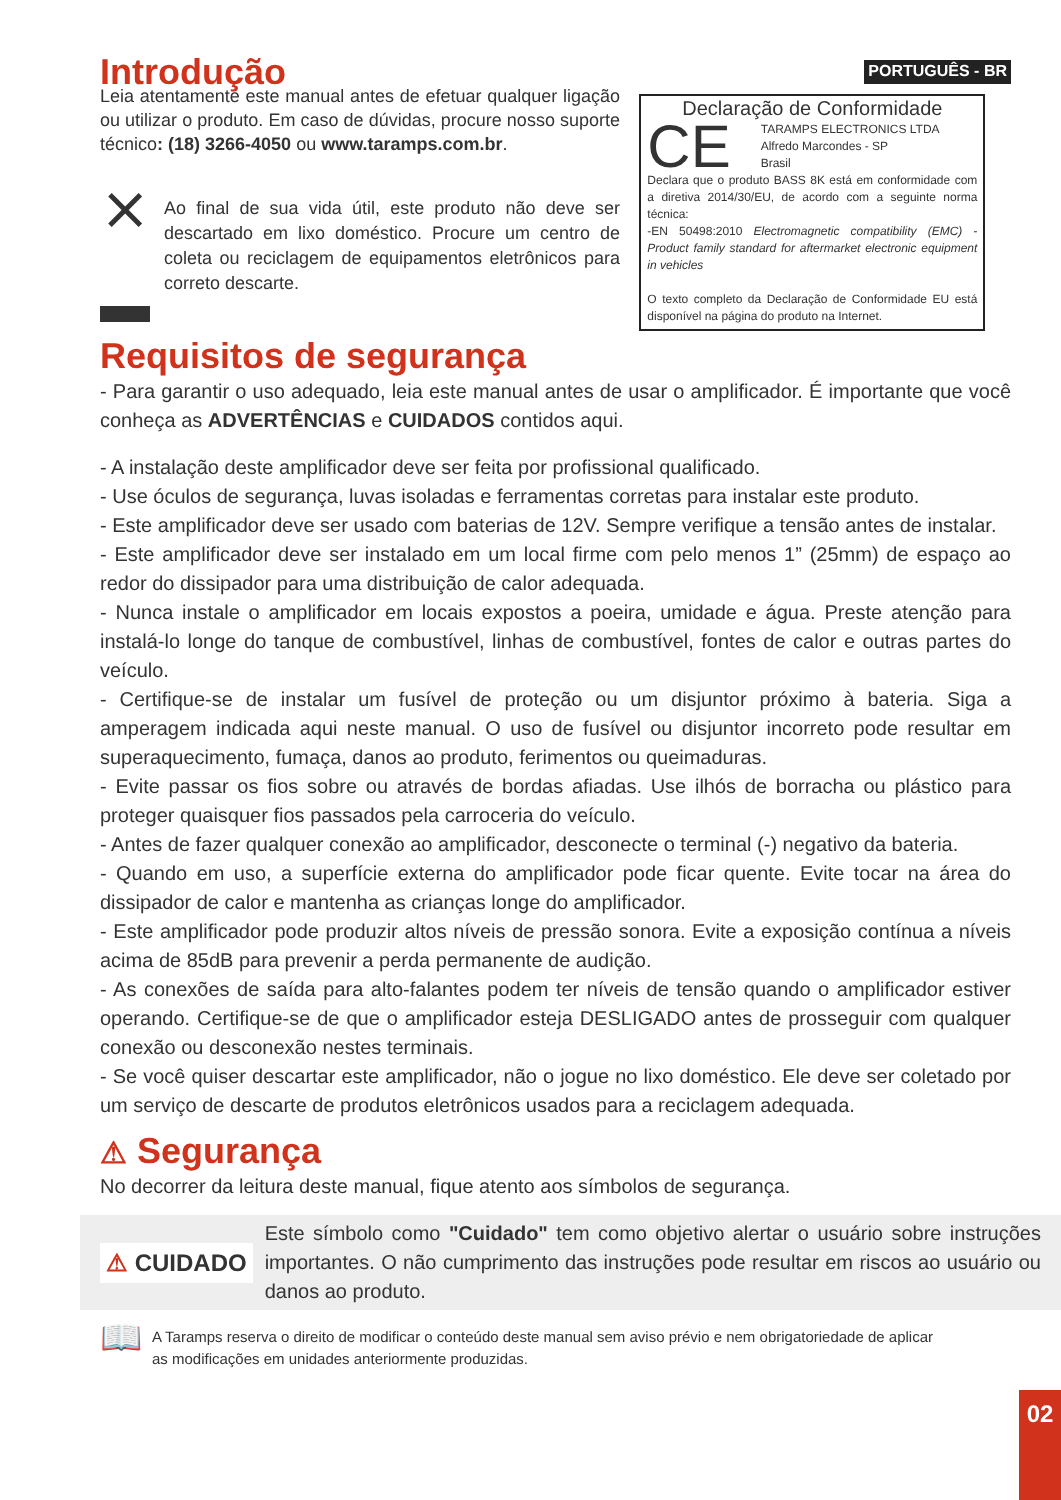Introdução
Leia atentamente este manual antes de efetuar qualquer ligação ou utilizar o produto. Em caso de dúvidas, procure nosso suporte técnico: (18) 3266-4050 ou www.taramps.com.br.
⨯
Ao final de sua vida útil, este produto não deve ser descartado em lixo doméstico. Procure um centro de coleta ou reciclagem de equipamentos eletrônicos para correto descarte.
PORTUGUÊS - BR
Declaração de Conformidade
CE
TARAMPS ELECTRONICS LTDA
Alfredo Marcondes - SP
Brasil
Declara que o produto BASS 8K está em conformidade com a diretiva 2014/30/EU, de acordo com a seguinte norma técnica:
-EN 50498:2010 Electromagnetic compatibility (EMC) - Product family standard for aftermarket electronic equipment in vehicles
O texto completo da Declaração de Conformidade EU está disponível na página do produto na Internet.
Requisitos de segurança
- Para garantir o uso adequado, leia este manual antes de usar o amplificador. É importante que você conheça as ADVERTÊNCIAS e CUIDADOS contidos aqui.
- A instalação deste amplificador deve ser feita por profissional qualificado.
- Use óculos de segurança, luvas isoladas e ferramentas corretas para instalar este produto.
- Este amplificador deve ser usado com baterias de 12V. Sempre verifique a tensão antes de instalar.
- Este amplificador deve ser instalado em um local firme com pelo menos 1” (25mm) de espaço ao redor do dissipador para uma distribuição de calor adequada.
- Nunca instale o amplificador em locais expostos a poeira, umidade e água. Preste atenção para instalá-lo longe do tanque de combustível, linhas de combustível, fontes de calor e outras partes do veículo.
- Certifique-se de instalar um fusível de proteção ou um disjuntor próximo à bateria. Siga a amperagem indicada aqui neste manual. O uso de fusível ou disjuntor incorreto pode resultar em superaquecimento, fumaça, danos ao produto, ferimentos ou queimaduras.
- Evite passar os fios sobre ou através de bordas afiadas. Use ilhós de borracha ou plástico para proteger quaisquer fios passados pela carroceria do veículo.
- Antes de fazer qualquer conexão ao amplificador, desconecte o terminal (-) negativo da bateria.
- Quando em uso, a superfície externa do amplificador pode ficar quente. Evite tocar na área do dissipador de calor e mantenha as crianças longe do amplificador.
- Este amplificador pode produzir altos níveis de pressão sonora. Evite a exposição contínua a níveis acima de 85dB para prevenir a perda permanente de audição.
- As conexões de saída para alto-falantes podem ter níveis de tensão quando o amplificador estiver operando. Certifique-se de que o amplificador esteja DESLIGADO antes de prosseguir com qualquer conexão ou desconexão nestes terminais.
- Se você quiser descartar este amplificador, não o jogue no lixo doméstico. Ele deve ser coletado por um serviço de descarte de produtos eletrônicos usados para a reciclagem adequada.
⚠ Segurança
No decorrer da leitura deste manual, fique atento aos símbolos de segurança.
⚠ CUIDADO
Este símbolo como "Cuidado" tem como objetivo alertar o usuário sobre instruções importantes. O não cumprimento das instruções pode resultar em riscos ao usuário ou danos ao produto.
📖
A Taramps reserva o direito de modificar o conteúdo deste manual sem aviso prévio e nem obrigatoriedade de aplicar as modificações em unidades anteriormente produzidas.
02